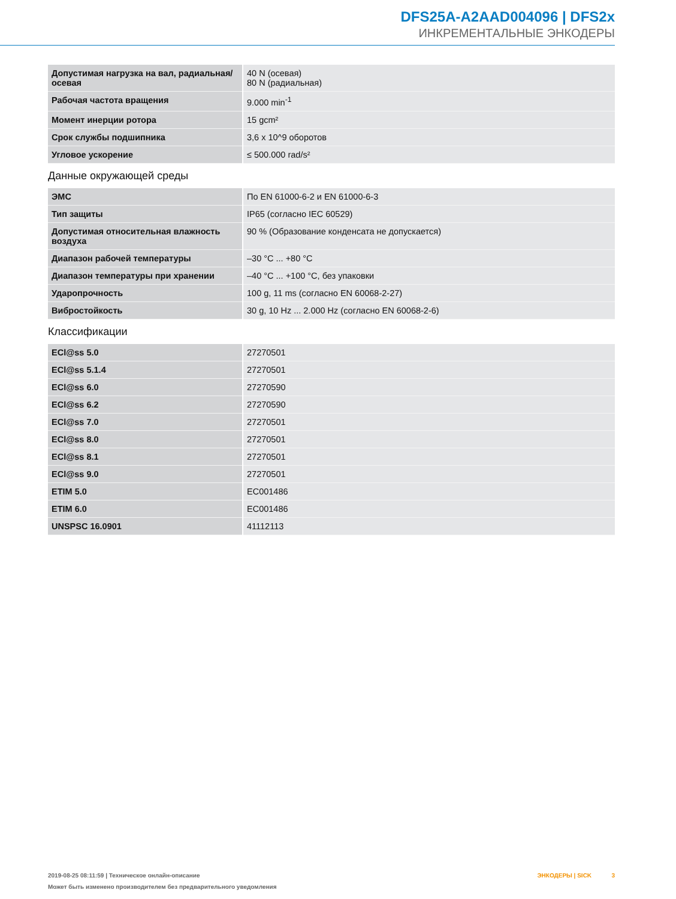DFS25A-A2AAD004096 | DFS2x
ИНКРЕМЕНТАЛЬНЫЕ ЭНКОДЕРЫ
| Допустимая нагрузка на вал, радиаль­ная/осевая | 40 N (осевая) 80 N (радиальная) |
| Рабочая частота вращения | 9.000 min<sup>-1</sup> |
| Момент инерции ротора | 15 gcm² |
| Срок службы подшипника | 3,6 x 10^9 оборотов |
| Угловое ускорение | ≤ 500.000 rad/s² |
Данные окружающей среды
| ЭМС | По EN 61000-6-2 и EN 61000-6-3 |
| Тип защиты | IP65 (согласно IEC 60529) |
| Допустимая относительная влажность воздуха | 90 % (Образование конденсата не допускается) |
| Диапазон рабочей температуры | –30 °C ... +80 °C |
| Диапазон температуры при хранении | –40 °C ... +100 °C, без упаковки |
| Ударопрочность | 100 g, 11 ms (согласно EN 60068-2-27) |
| Вибростойкость | 30 g, 10 Hz ... 2.000 Hz (согласно EN 60068-2-6) |
Классификации
| ECl@ss 5.0 | 27270501 |
| ECl@ss 5.1.4 | 27270501 |
| ECl@ss 6.0 | 27270590 |
| ECl@ss 6.2 | 27270590 |
| ECl@ss 7.0 | 27270501 |
| ECl@ss 8.0 | 27270501 |
| ECl@ss 8.1 | 27270501 |
| ECl@ss 9.0 | 27270501 |
| ETIM 5.0 | EC001486 |
| ETIM 6.0 | EC001486 |
| UNSPSC 16.0901 | 41112113 |
2019-08-25 08:11:59 | Техническое онлайн-описание
ЭНКОДЕРЫ | SICK 3
Может быть изменено производителем без предварительного уведомления